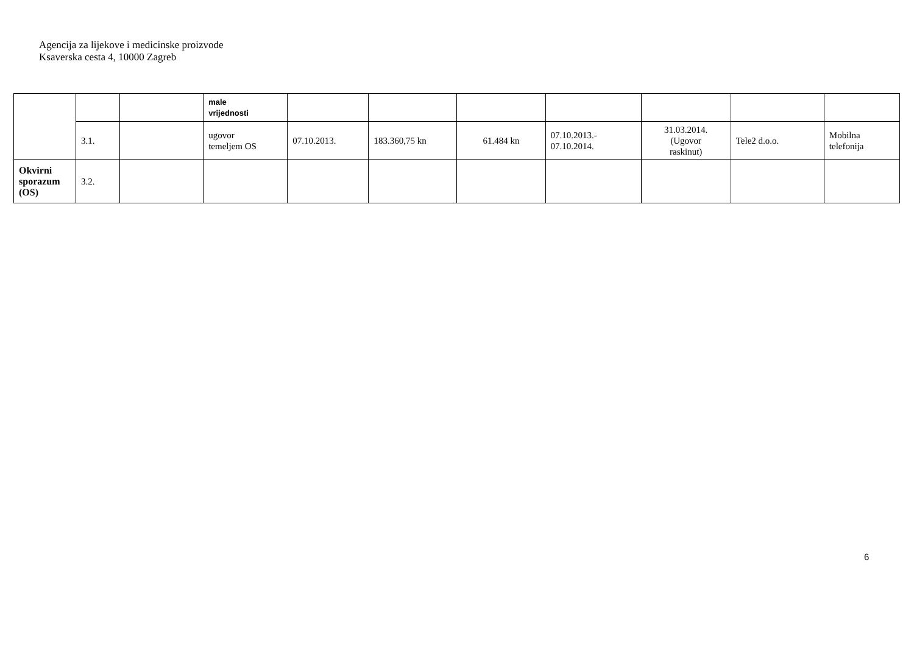Agencija za lijekove i medicinske proizvode
Ksaverska cesta 4, 10000 Zagreb
| | | | male vrijednosti | | | | | | | |
| | 3.1. | | ugovor temeljem OS | 07.10.2013. | 183.360,75 kn | 61.484 kn | 07.10.2013.- 07.10.2014. | 31.03.2014. (Ugovor raskinut) | Tele2 d.o.o. | Mobilna telefonija |
| Okvirni sporazum (OS) | 3.2. | | | | | | | | | |
6